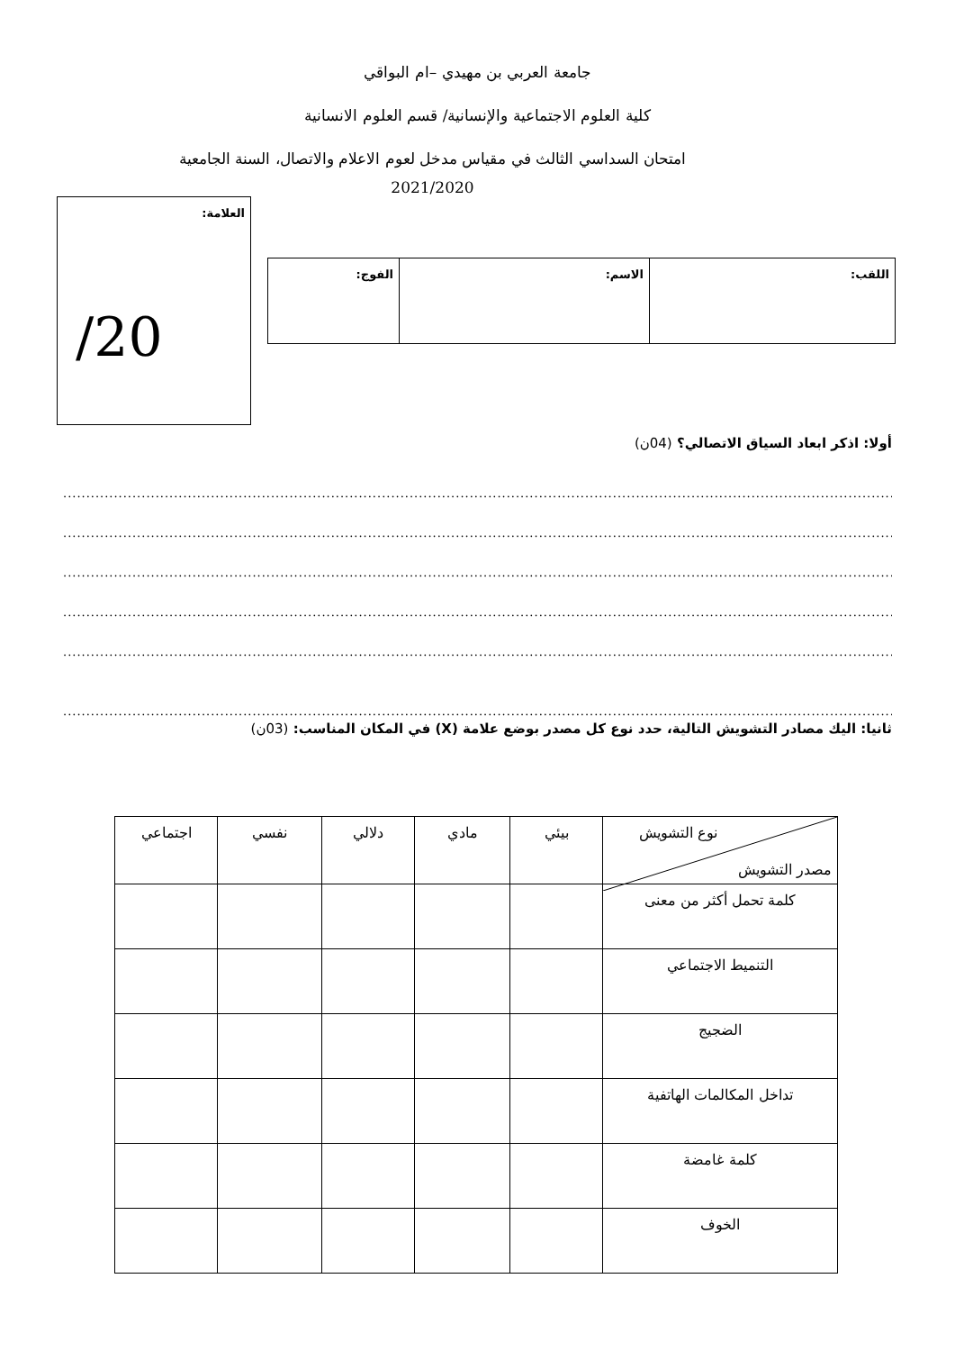جامعة العربي بن مهيدي –ام البواقي
كلية العلوم الاجتماعية والإنسانية/ قسم العلوم الانسانية
امتحان السداسي الثالث في مقياس مدخل لعوم الاعلام والاتصال، السنة الجامعية
2021/2020
العلامة:
/20
| اللقب: | الاسم: | الفوج: |
أولا: اذكر ابعاد السياق الاتصالي؟ (04ن)
..........................................................................................................................................................................................
..........................................................................................................................................................................................
..........................................................................................................................................................................................
..........................................................................................................................................................................................
..........................................................................................................................................................................................
..........................................................................................................................................................................................
ثانيا: اليك مصادر التشويش التالية، حدد نوع كل مصدر بوضع علامة (X) في المكان المناسب: (03ن)
| نوع التشويش مصدر التشويش | بيئي | مادي | دلالي | نفسي | اجتماعي |
| كلمة تحمل أكثر من معنى | | | | | |
| التنميط الاجتماعي | | | | | |
| الضجيج | | | | | |
| تداخل المكالمات الهاتفية | | | | | |
| كلمة غامضة | | | | | |
| الخوف | | | | | |